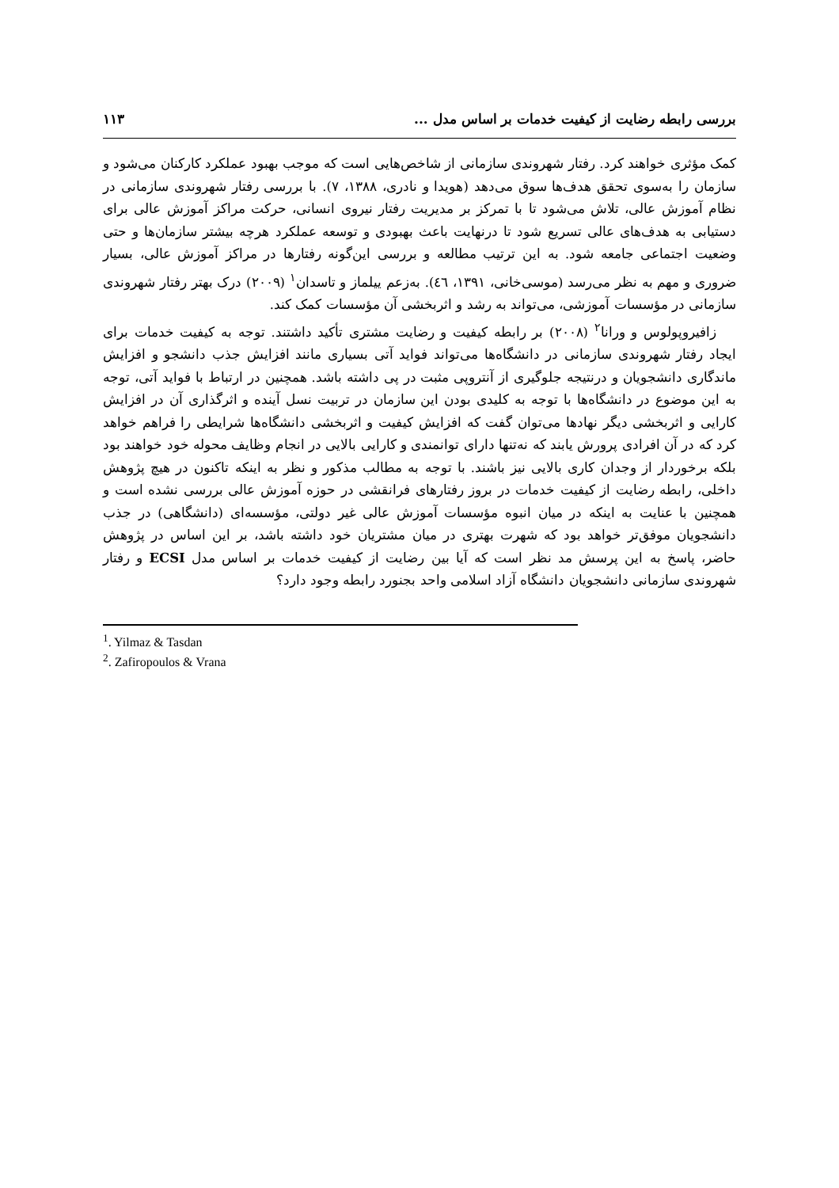بررسی رابطه رضایت از کیفیت خدمات بر اساس مدل ... ۱۱۳
کمک مؤثری خواهند کرد. رفتار شهروندی سازمانی از شاخص‌هایی است که موجب بهبود عملکرد کارکنان می‌شود و سازمان را به‌سوی تحقق هدف‌ها سوق می‌دهد (هویدا و نادری، ۱۳۸۸، ۷). با بررسی رفتار شهروندی سازمانی در نظام آموزش عالی، تلاش می‌شود تا با تمرکز بر مدیریت رفتار نیروی انسانی، حرکت مراکز آموزش عالی برای دستیابی به هدف‌های عالی تسریع شود تا درنهایت باعث بهبودی و توسعه عملکرد هرچه بیشتر سازمان‌ها و حتی وضعیت اجتماعی جامعه شود. به این ترتیب مطالعه و بررسی این‌گونه رفتارها در مراکز آموزش عالی، بسیار ضروری و مهم به نظر می‌رسد (موسی‌خانی، ۱۳۹۱، ٤٦). بەزعم ییلماز و تاسدان<sup>۱</sup> (۲۰۰۹) درک بهتر رفتار شهروندی سازمانی در مؤسسات آموزشی، می‌تواند به رشد و اثربخشی آن مؤسسات کمک کند.
زافیروپولوس و ورانا<sup>۲</sup> (۲۰۰۸) بر رابطه کیفیت و رضایت مشتری تأکید داشتند. توجه به کیفیت خدمات برای ایجاد رفتار شهروندی سازمانی در دانشگاه‌ها می‌تواند فواید آتی بسیاری مانند افزایش جذب دانشجو و افزایش ماندگاری دانشجویان و درنتیجه جلوگیری از آنتروپی مثبت در پی داشته باشد. همچنین در ارتباط با فواید آتی، توجه به این موضوع در دانشگاه‌ها با توجه به کلیدی بودن این سازمان در تربیت نسل آینده و اثرگذاری آن در افزایش کارایی و اثربخشی دیگر نهادها می‌توان گفت که افزایش کیفیت و اثربخشی دانشگاه‌ها شرایطی را فراهم خواهد کرد که در آن افرادی پرورش یابند که نه‌تنها دارای توانمندی و کارایی بالایی در انجام وظایف محوله خود خواهند بود بلکه برخوردار از وجدان کاری بالایی نیز باشند. با توجه به مطالب مذکور و نظر به اینکه تاکنون در هیچ پژوهش داخلی، رابطه رضایت از کیفیت خدمات در بروز رفتارهای فرانقشی در حوزه آموزش عالی بررسی نشده است و همچنین با عنایت به اینکه در میان انبوه مؤسسات آموزش عالی غیر دولتی، مؤسسه‌ای (دانشگاهی) در جذب دانشجویان موفق‌تر خواهد بود که شهرت بهتری در میان مشتریان خود داشته باشد، بر این اساس در پژوهش حاضر، پاسخ به این پرسش مد نظر است که آیا بین رضایت از کیفیت خدمات بر اساس مدل ECSI و رفتار شهروندی سازمانی دانشجویان دانشگاه آزاد اسلامی واحد بجنورد رابطه وجود دارد؟
<sup>1</sup>. Yilmaz & Tasdan
<sup>2</sup>. Zafiropoulos & Vrana